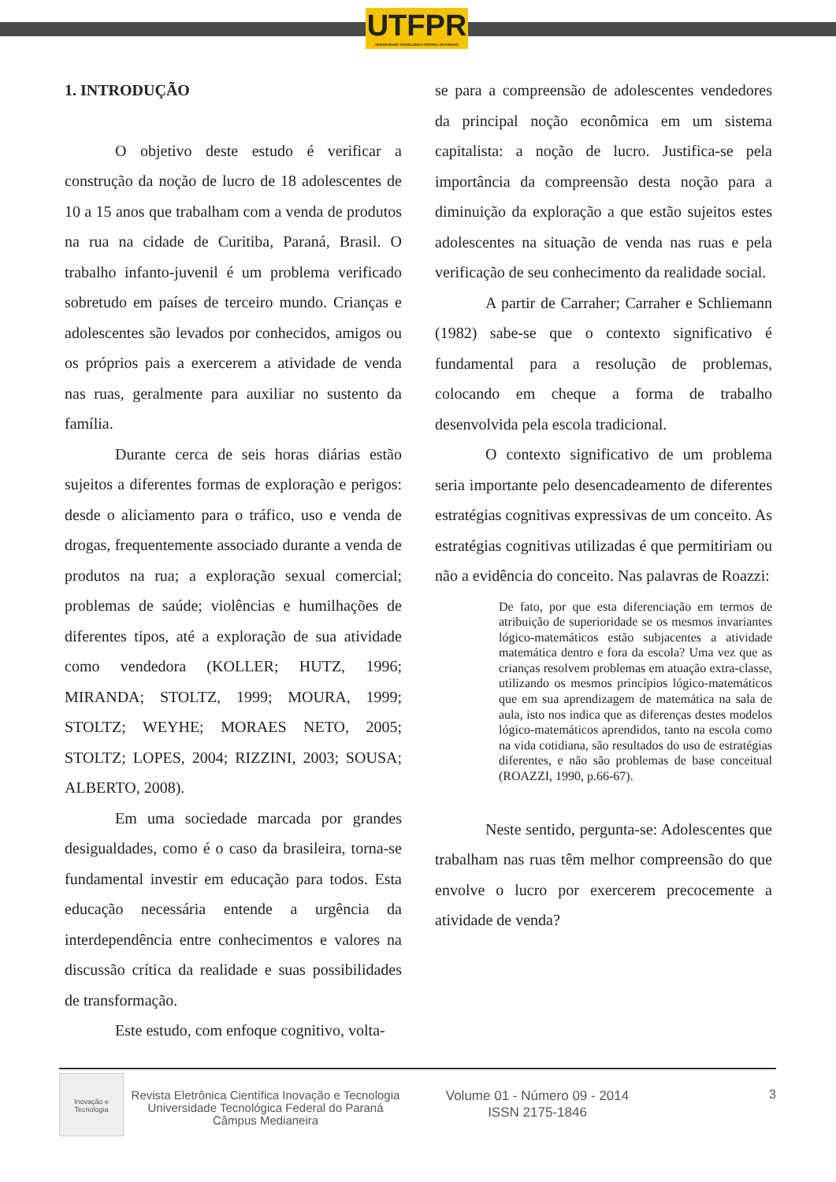UTFPR
UNIVERSIDADE TECNOLÓGICA FEDERAL DO PARANÁ
1. INTRODUÇÃO
O objetivo deste estudo é verificar a construção da noção de lucro de 18 adolescentes de 10 a 15 anos que trabalham com a venda de produtos na rua na cidade de Curitiba, Paraná, Brasil. O trabalho infanto-juvenil é um problema verificado sobretudo em países de terceiro mundo. Crianças e adolescentes são levados por conhecidos, amigos ou os próprios pais a exercerem a atividade de venda nas ruas, geralmente para auxiliar no sustento da família.
Durante cerca de seis horas diárias estão sujeitos a diferentes formas de exploração e perigos: desde o aliciamento para o tráfico, uso e venda de drogas, frequentemente associado durante a venda de produtos na rua; a exploração sexual comercial; problemas de saúde; violências e humilhações de diferentes tipos, até a exploração de sua atividade como vendedora (KOLLER; HUTZ, 1996; MIRANDA; STOLTZ, 1999; MOURA, 1999; STOLTZ; WEYHE; MORAES NETO, 2005; STOLTZ; LOPES, 2004; RIZZINI, 2003; SOUSA; ALBERTO, 2008).
Em uma sociedade marcada por grandes desigualdades, como é o caso da brasileira, torna-se fundamental investir em educação para todos. Esta educação necessária entende a urgência da interdependência entre conhecimentos e valores na discussão crítica da realidade e suas possibilidades de transformação.
Este estudo, com enfoque cognitivo, volta-
se para a compreensão de adolescentes vendedores da principal noção econômica em um sistema capitalista: a noção de lucro. Justifica-se pela importância da compreensão desta noção para a diminuição da exploração a que estão sujeitos estes adolescentes na situação de venda nas ruas e pela verificação de seu conhecimento da realidade social.
A partir de Carraher; Carraher e Schliemann (1982) sabe-se que o contexto significativo é fundamental para a resolução de problemas, colocando em cheque a forma de trabalho desenvolvida pela escola tradicional.
O contexto significativo de um problema seria importante pelo desencadeamento de diferentes estratégias cognitivas expressivas de um conceito. As estratégias cognitivas utilizadas é que permitiriam ou não a evidência do conceito. Nas palavras de Roazzi:
De fato, por que esta diferenciação em termos de atribuição de superioridade se os mesmos invariantes lógico-matemáticos estão subjacentes a atividade matemática dentro e fora da escola? Uma vez que as crianças resolvem problemas em atuação extra-classe, utilizando os mesmos princípios lógico-matemáticos que em sua aprendizagem de matemática na sala de aula, isto nos indica que as diferenças destes modelos lógico-matemáticos aprendidos, tanto na escola como na vida cotidiana, são resultados do uso de estratégias diferentes, e não são problemas de base conceitual (ROAZZI, 1990, p.66-67).
Neste sentido, pergunta-se: Adolescentes que trabalham nas ruas têm melhor compreensão do que envolve o lucro por exercerem precocemente a atividade de venda?
Inovação e Tecnologia
Revista Eletrônica Científica Inovação e Tecnologia
Universidade Tecnológica Federal do Paraná
Câmpus Medianeira
Volume 01 - Número 09 - 2014
ISSN 2175-1846
3